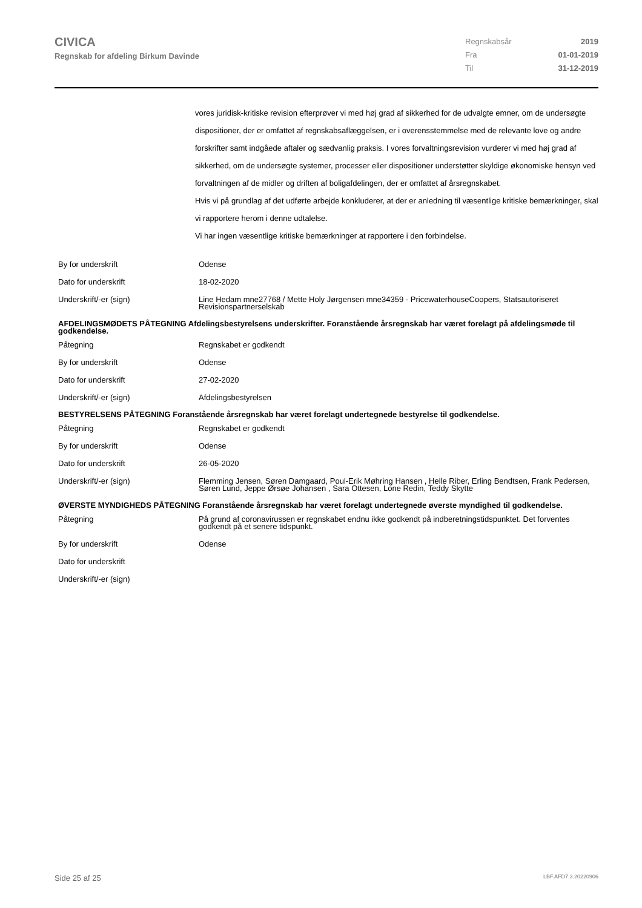CIVICA
Regnskab for afdeling Birkum Davinde
Regnskabsår 2019
Fra 01-01-2019
Til 31-12-2019
vores juridisk-kritiske revision efterprøver vi med høj grad af sikkerhed for de udvalgte emner, om de undersøgte dispositioner, der er omfattet af regnskabsaflæggelsen, er i overensstemmelse med de relevante love og andre forskrifter samt indgåede aftaler og sædvanlig praksis. I vores forvaltningsrevision vurderer vi med høj grad af sikkerhed, om de undersøgte systemer, processer eller dispositioner understøtter skyldige økonomiske hensyn ved forvaltningen af de midler og driften af boligafdelingen, der er omfattet af årsregnskabet.
Hvis vi på grundlag af det udførte arbejde konkluderer, at der er anledning til væsentlige kritiske bemærkninger, skal vi rapportere herom i denne udtalelse.
Vi har ingen væsentlige kritiske bemærkninger at rapportere i den forbindelse.
| By for underskrift | Odense |
| Dato for underskrift | 18-02-2020 |
| Underskrift/-er (sign) | Line Hedam mne27768 / Mette Holy Jørgensen mne34359 - PricewaterhouseCoopers, Statsautoriseret Revisionspartnerselskab |
| AFDELINGSMØDETS PÅTEGNING Afdelingsbestyrelsens underskrifter. Foranstående årsregnskab har været forelagt på afdelingsmøde til godkendelse. | |
| Påtegning | Regnskabet er godkendt |
| By for underskrift | Odense |
| Dato for underskrift | 27-02-2020 |
| Underskrift/-er (sign) | Afdelingsbestyrelsen |
| BESTYRELSENS PÅTEGNING Foranstående årsregnskab har været forelagt undertegnede bestyrelse til godkendelse. | |
| Påtegning | Regnskabet er godkendt |
| By for underskrift | Odense |
| Dato for underskrift | 26-05-2020 |
| Underskrift/-er (sign) | Flemming Jensen, Søren Damgaard, Poul-Erik Møhring Hansen , Helle Riber, Erling Bendtsen, Frank Pedersen, Søren Lund, Jeppe Ørsøe Johansen , Sara Ottesen, Lone Redin, Teddy Skytte |
| ØVERSTE MYNDIGHEDS PÅTEGNING Foranstående årsregnskab har været forelagt undertegnede øverste myndighed til godkendelse. | |
| Påtegning | På grund af coronavirussen er regnskabet endnu ikke godkendt på indberetningstidspunktet. Det forventes godkendt på et senere tidspunkt. |
| By for underskrift | Odense |
| Dato for underskrift | |
| Underskrift/-er (sign) | |
Side 25 af 25 LBF.AFD7.3.20220906